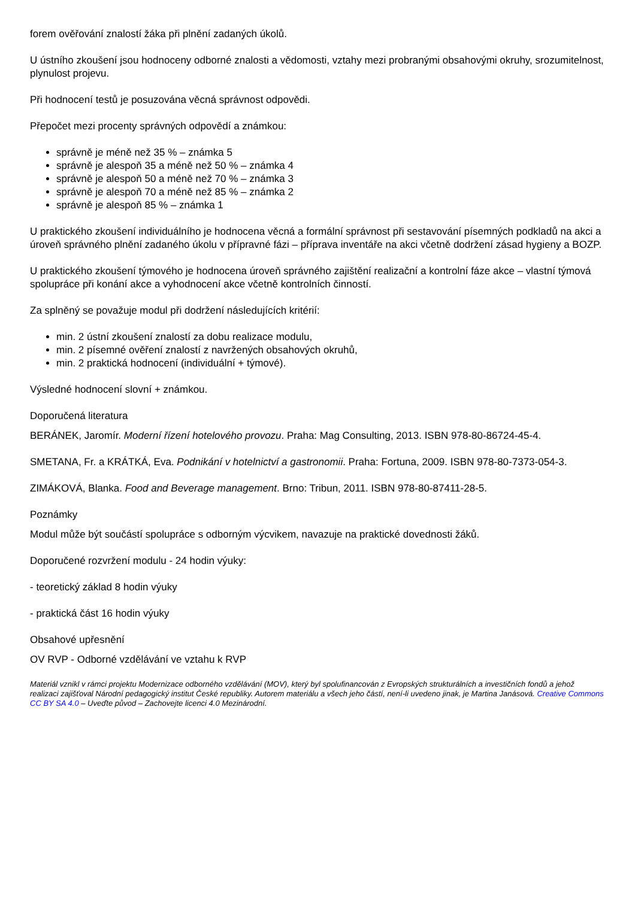forem ověřování znalostí žáka při plnění zadaných úkolů.
U ústního zkoušení jsou hodnoceny odborné znalosti a vědomosti, vztahy mezi probranými obsahovými okruhy, srozumitelnost, plynulost projevu.
Při hodnocení testů je posuzována věcná správnost odpovědi.
Přepočet mezi procenty správných odpovědí a známkou:
správně je méně než 35 % – známka 5
správně je alespoň 35 a méně než 50 % – známka 4
správně je alespoň 50 a méně než 70 % – známka 3
správně je alespoň 70 a méně než 85 % – známka 2
správně je alespoň 85 % – známka 1
U praktického zkoušení individuálního je hodnocena věcná a formální správnost při sestavování písemných podkladů na akci a úroveň správného plnění zadaného úkolu v přípravné fázi – příprava inventáře na akci včetně dodržení zásad hygieny a BOZP.
U praktického zkoušení týmového je hodnocena úroveň správného zajištění realizační a kontrolní fáze akce – vlastní týmová spolupráce při konání akce a vyhodnocení akce včetně kontrolních činností.
Za splněný se považuje modul při dodržení následujících kritérií:
min. 2 ústní zkoušení znalostí za dobu realizace modulu,
min. 2 písemné ověření znalostí z navržených obsahových okruhů,
min. 2 praktická hodnocení (individuální + týmové).
Výsledné hodnocení slovní + známkou.
Doporučená literatura
BERÁNEK, Jaromír. Moderní řízení hotelového provozu. Praha: Mag Consulting, 2013. ISBN 978-80-86724-45-4.
SMETANA, Fr. a KRÁTKÁ, Eva. Podnikání v hotelnictví a gastronomii. Praha: Fortuna, 2009. ISBN 978-80-7373-054-3.
ZIMÁKOVÁ, Blanka. Food and Beverage management. Brno: Tribun, 2011. ISBN 978-80-87411-28-5.
Poznámky
Modul může být součástí spolupráce s odborným výcvikem, navazuje na praktické dovednosti žáků.
Doporučené rozvržení modulu - 24 hodin výuky:
- teoretický základ 8 hodin výuky
- praktická část 16 hodin výuky
Obsahové upřesnění
OV RVP - Odborné vzdělávání ve vztahu k RVP
Materiál vznikl v rámci projektu Modernizace odborného vzdělávání (MOV), který byl spolufinancován z Evropských strukturálních a investičních fondů a jehož realizaci zajišťoval Národní pedagogický institut České republiky. Autorem materiálu a všech jeho částí, není-li uvedeno jinak, je Martina Janásová. Creative Commons CC BY SA 4.0 – Uveďte původ – Zachovejte licenci 4.0 Mezinárodní.